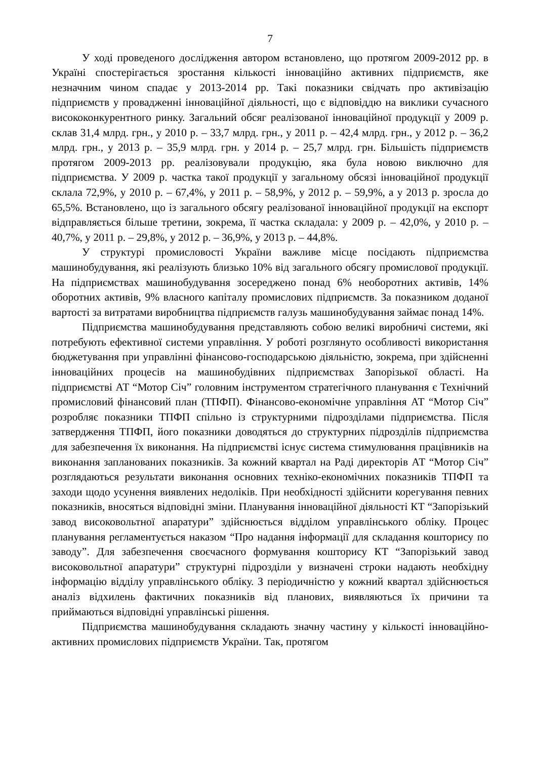7
У ході проведеного дослідження автором встановлено, що протягом 2009-2012 рр. в Україні спостерігається зростання кількості інноваційно активних підприємств, яке незначним чином спадає у 2013-2014 рр. Такі показники свідчать про активізацію підприємств у провадженні інноваційної діяльності, що є відповіддю на виклики сучасного висококонкурентного ринку. Загальний обсяг реалізованої інноваційної продукції у 2009 р. склав 31,4 млрд. грн., у 2010 р. – 33,7 млрд. грн., у 2011 р. – 42,4 млрд. грн., у 2012 р. – 36,2 млрд. грн., у 2013 р. – 35,9 млрд. грн. у 2014 р. – 25,7 млрд. грн. Більшість підприємств протягом 2009-2013 рр. реалізовували продукцію, яка була новою виключно для підприємства. У 2009 р. частка такої продукції у загальному обсязі інноваційної продукції склала 72,9%, у 2010 р. – 67,4%, у 2011 р. – 58,9%, у 2012 р. – 59,9%, а у 2013 р. зросла до 65,5%. Встановлено, що із загального обсягу реалізованої інноваційної продукції на експорт відправляється більше третини, зокрема, її частка складала: у 2009 р. – 42,0%, у 2010 р. – 40,7%, у 2011 р. – 29,8%, у 2012 р. – 36,9%, у 2013 р. – 44,8%.
У структурі промисловості України важливе місце посідають підприємства машинобудування, які реалізують близько 10% від загального обсягу промислової продукції. На підприємствах машинобудування зосереджено понад 6% необоротних активів, 14% оборотних активів, 9% власного капіталу промислових підприємств. За показником доданої вартості за витратами виробництва підприємств галузь машинобудування займає понад 14%.
Підприємства машинобудування представляють собою великі виробничі системи, які потребують ефективної системи управління. У роботі розглянуто особливості використання бюджетування при управлінні фінансово-господарською діяльністю, зокрема, при здійсненні інноваційних процесів на машинобудівних підприємствах Запорізької області. На підприємстві АТ “Мотор Січ” головним інструментом стратегічного планування є Технічний промисловий фінансовий план (ТПФП). Фінансово-економічне управління АТ “Мотор Січ” розробляє показники ТПФП спільно із структурними підрозділами підприємства. Після затвердження ТПФП, його показники доводяться до структурних підрозділів підприємства для забезпечення їх виконання. На підприємстві існує система стимулювання працівників на виконання запланованих показників. За кожний квартал на Раді директорів АТ “Мотор Січ” розглядаються результати виконання основних техніко-економічних показників ТПФП та заходи щодо усунення виявлених недоліків. При необхідності здійснити корегування певних показників, вносяться відповідні зміни. Планування інноваційної діяльності КТ “Запорізький завод високовольтної апаратури” здійснюється відділом управлінського обліку. Процес планування регламентується наказом “Про надання інформації для складання кошторису по заводу”. Для забезпечення своєчасного формування кошторису КТ “Запорізький завод високовольтної апаратури” структурні підрозділи у визначені строки надають необхідну інформацію відділу управлінського обліку. З періодичністю у кожний квартал здійснюється аналіз відхилень фактичних показників від планових, виявляються їх причини та приймаються відповідні управлінські рішення.
Підприємства машинобудування складають значну частину у кількості інноваційно-активних промислових підприємств України. Так, протягом